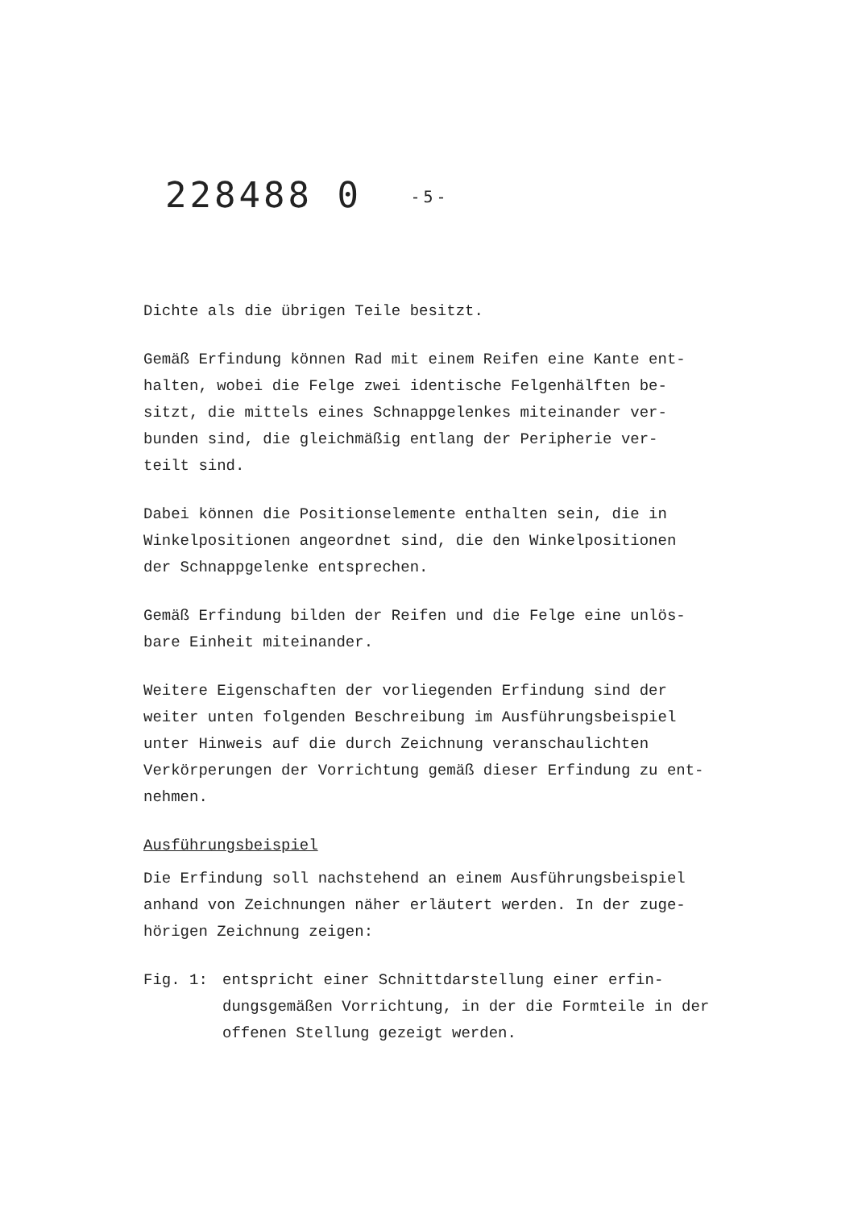228488 0 -5-
Dichte als die übrigen Teile besitzt.
Gemäß Erfindung können Rad mit einem Reifen eine Kante ent-
halten, wobei die Felge zwei identische Felgenhälften be-
sitzt, die mittels eines Schnappgelenkes miteinander ver-
bunden sind, die gleichmäßig entlang der Peripherie ver-
teilt sind.
Dabei können die Positionselemente enthalten sein, die in
Winkelpositionen angeordnet sind, die den Winkelpositionen
der Schnappgelenke entsprechen.
Gemäß Erfindung bilden der Reifen und die Felge eine unlös-
bare Einheit miteinander.
Weitere Eigenschaften der vorliegenden Erfindung sind der
weiter unten folgenden Beschreibung im Ausführungsbeispiel
unter Hinweis auf die durch Zeichnung veranschaulichten
Verkörperungen der Vorrichtung gemäß dieser Erfindung zu ent-
nehmen.
Ausführungsbeispiel
Die Erfindung soll nachstehend an einem Ausführungsbeispiel
anhand von Zeichnungen näher erläutert werden. In der zuge-
hörigen Zeichnung zeigen:
Fig. 1: entspricht einer Schnittdarstellung einer erfin-
dungsgemäßen Vorrichtung, in der die Formteile in der
offenen Stellung gezeigt werden.